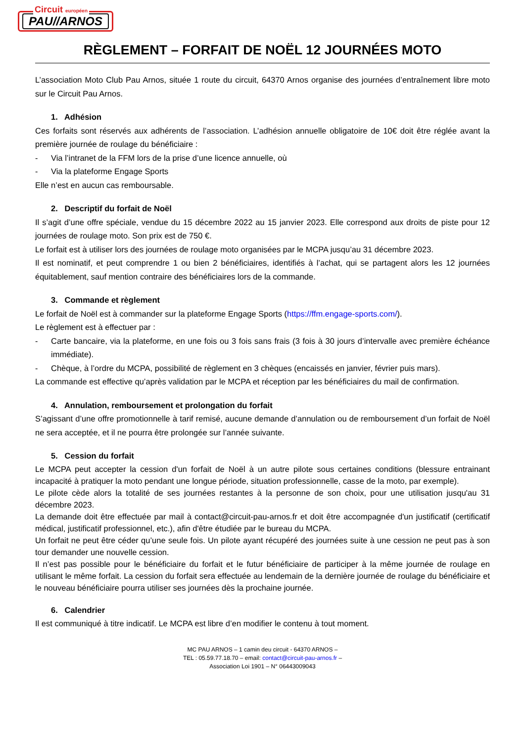Circuit européen
PAU//ARNOS
RÈGLEMENT – FORFAIT DE NOËL 12 JOURNÉES MOTO
L’association Moto Club Pau Arnos, située 1 route du circuit, 64370 Arnos organise des journées d’entraînement libre moto sur le Circuit Pau Arnos.
1. Adhésion
Ces forfaits sont réservés aux adhérents de l’association. L’adhésion annuelle obligatoire de 10€ doit être réglée avant la première journée de roulage du bénéficiaire :
- Via l’intranet de la FFM lors de la prise d’une licence annuelle, où
- Via la plateforme Engage Sports
Elle n’est en aucun cas remboursable.
2. Descriptif du forfait de Noël
Il s’agit d’une offre spéciale, vendue du 15 décembre 2022 au 15 janvier 2023. Elle correspond aux droits de piste pour 12 journées de roulage moto. Son prix est de 750 €.
Le forfait est à utiliser lors des journées de roulage moto organisées par le MCPA jusqu’au 31 décembre 2023.
Il est nominatif, et peut comprendre 1 ou bien 2 bénéficiaires, identifiés à l’achat, qui se partagent alors les 12 journées équitablement, sauf mention contraire des bénéficiaires lors de la commande.
3. Commande et règlement
Le forfait de Noël est à commander sur la plateforme Engage Sports (https://ffm.engage-sports.com/).
Le règlement est à effectuer par :
- Carte bancaire, via la plateforme, en une fois ou 3 fois sans frais (3 fois à 30 jours d’intervalle avec première échéance immédiate).
- Chèque, à l’ordre du MCPA, possibilité de règlement en 3 chèques (encaissés en janvier, février puis mars).
La commande est effective qu’après validation par le MCPA et réception par les bénéficiaires du mail de confirmation.
4. Annulation, remboursement et prolongation du forfait
S’agissant d’une offre promotionnelle à tarif remisé, aucune demande d’annulation ou de remboursement d’un forfait de Noël ne sera acceptée, et il ne pourra être prolongée sur l’année suivante.
5. Cession du forfait
Le MCPA peut accepter la cession d'un forfait de Noël à un autre pilote sous certaines conditions (blessure entrainant incapacité à pratiquer la moto pendant une longue période, situation professionnelle, casse de la moto, par exemple).
Le pilote cède alors la totalité de ses journées restantes à la personne de son choix, pour une utilisation jusqu'au 31 décembre 2023.
La demande doit être effectuée par mail à contact@circuit-pau-arnos.fr et doit être accompagnée d'un justificatif (certificatif médical, justificatif professionnel, etc.), afin d'être étudiée par le bureau du MCPA.
Un forfait ne peut être céder qu’une seule fois. Un pilote ayant récupéré des journées suite à une cession ne peut pas à son tour demander une nouvelle cession.
Il n’est pas possible pour le bénéficiaire du forfait et le futur bénéficiaire de participer à la même journée de roulage en utilisant le même forfait. La cession du forfait sera effectuée au lendemain de la dernière journée de roulage du bénéficiaire et le nouveau bénéficiaire pourra utiliser ses journées dès la prochaine journée.
6. Calendrier
Il est communiqué à titre indicatif. Le MCPA est libre d’en modifier le contenu à tout moment.
MC PAU ARNOS – 1 camin deu circuit - 64370 ARNOS –
TEL : 05.59.77.18.70 – email: contact@circuit-pau-arnos.fr –
Association Loi 1901 – N° 06443009043